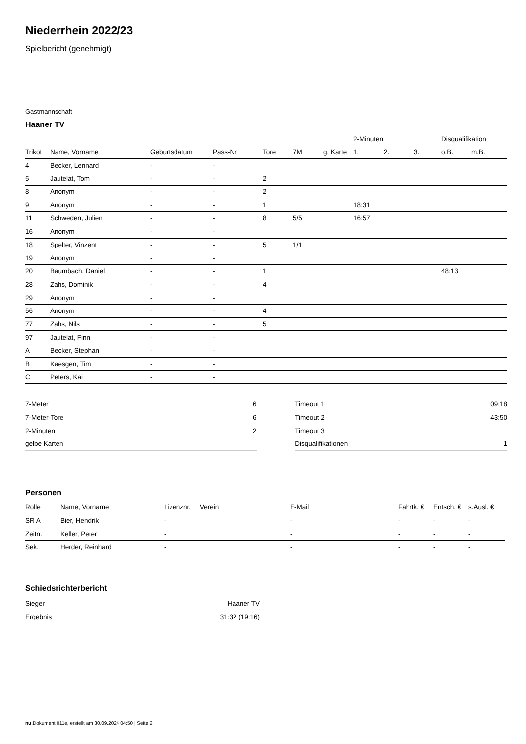Niederrhein 2022/23
Spielbericht (genehmigt)
Gastmannschaft
Haaner TV
| | | | | | | | 2-Minuten | | | Disqualifikation | |
| --- | --- | --- | --- | --- | --- | --- | --- | --- | --- | --- | --- |
| Trikot | Name, Vorname | Geburtsdatum | Pass-Nr | Tore | 7M | g. Karte | 1. | 2. | 3. | o.B. | m.B. |
| 4 | Becker, Lennard | - | - | | | | | | | | |
| 5 | Jautelat, Tom | - | - | 2 | | | | | | | |
| 8 | Anonym | - | - | 2 | | | | | | | |
| 9 | Anonym | - | - | 1 | | | 18:31 | | | | |
| 11 | Schweden, Julien | - | - | 8 | 5/5 | | 16:57 | | | | |
| 16 | Anonym | - | - | | | | | | | | |
| 18 | Spelter, Vinzent | - | - | 5 | 1/1 | | | | | | |
| 19 | Anonym | - | - | | | | | | | | |
| 20 | Baumbach, Daniel | - | - | 1 | | | | | | 48:13 | |
| 28 | Zahs, Dominik | - | - | 4 | | | | | | | |
| 29 | Anonym | - | - | | | | | | | | |
| 56 | Anonym | - | - | 4 | | | | | | | |
| 77 | Zahs, Nils | - | - | 5 | | | | | | | |
| 97 | Jautelat, Finn | - | - | | | | | | | | |
| A | Becker, Stephan | - | - | | | | | | | | |
| B | Kaesgen, Tim | - | - | | | | | | | | |
| C | Peters, Kai | - | - | | | | | | | | |
| 7-Meter | 6 |
| 7-Meter-Tore | 6 |
| 2-Minuten | 2 |
| gelbe Karten | |
| Timeout 1 | 09:18 |
| Timeout 2 | 43:50 |
| Timeout 3 | |
| Disqualifikationen | 1 |
Personen
| Rolle | Name, Vorname | Lizenznr. | Verein | E-Mail | Fahrtk. € | Entsch. € | s.Ausl. € |
| --- | --- | --- | --- | --- | --- | --- | --- |
| SR A | Bier, Hendrik | - | | - | - | - | - |
| Zeitn. | Keller, Peter | - | | - | - | - | - |
| Sek. | Herder, Reinhard | - | | - | - | - | - |
Schiedsrichterbericht
| Sieger | Haaner TV |
| Ergebnis | 31:32 (19:16) |
nu.Dokument 011e, erstellt am 30.09.2024 04:50 | Seite 2